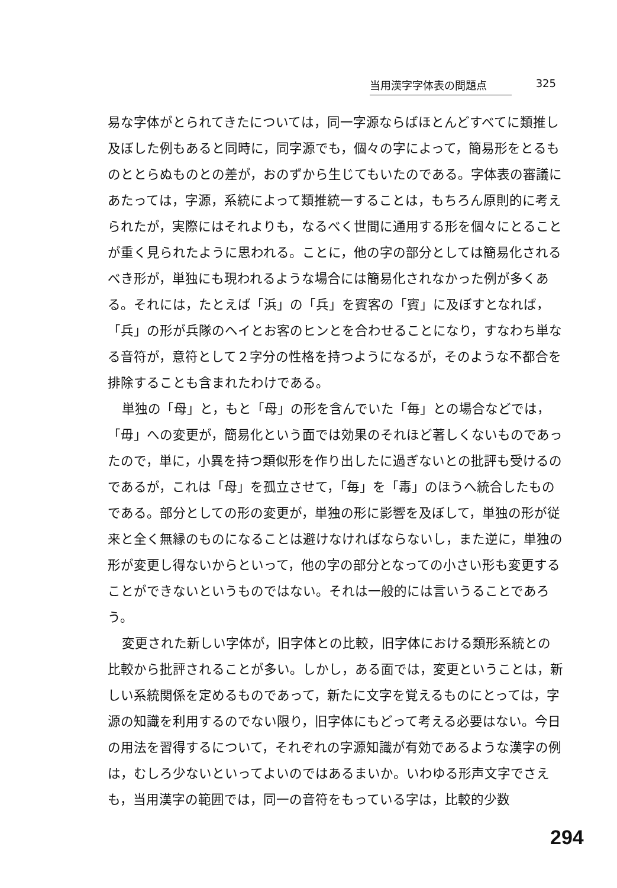当用漢字字体表の問題点 325
易な字体がとられてきたについては，同一字源ならばほとんどすべてに類推し及ぼした例もあると同時に，同字源でも，個々の字によって，簡易形をとるものととらぬものとの差が，おのずから生じてもいたのである。字体表の審議にあたっては，字源，系統によって類推統一することは，もちろん原則的に考えられたが，実際にはそれよりも，なるべく世間に通用する形を個々にとることが重く見られたように思われる。ことに，他の字の部分としては簡易化されるべき形が，単独にも現われるような場合には簡易化されなかった例が多くある。それには，たとえば「浜」の「兵」を賓客の「賓」に及ぼすとなれば，「兵」の形が兵隊のヘイとお客のヒンとを合わせることになり，すなわち単なる音符が，意符として２字分の性格を持つようになるが，そのような不都合を排除することも含まれたわけである。
単独の「母」と，もと「母」の形を含んでいた「毎」との場合などでは，「毋」への変更が，簡易化という面では効果のそれほど著しくないものであったので，単に，小異を持つ類似形を作り出したに過ぎないとの批評も受けるのであるが，これは「母」を孤立させて，「毎」を「毒」のほうへ統合したものである。部分としての形の変更が，単独の形に影響を及ぼして，単独の形が従来と全く無縁のものになることは避けなければならないし，また逆に，単独の形が変更し得ないからといって，他の字の部分となっての小さい形も変更することができないというものではない。それは一般的には言いうることであろう。
変更された新しい字体が，旧字体との比較，旧字体における類形系統との比較から批評されることが多い。しかし，ある面では，変更ということは，新しい系統関係を定めるものであって，新たに文字を覚えるものにとっては，字源の知識を利用するのでない限り，旧字体にもどって考える必要はない。今日の用法を習得するについて，それぞれの字源知識が有効であるような漢字の例は，むしろ少ないといってよいのではあるまいか。いわゆる形声文字でさえも，当用漢字の範囲では，同一の音符をもっている字は，比較的少数
294